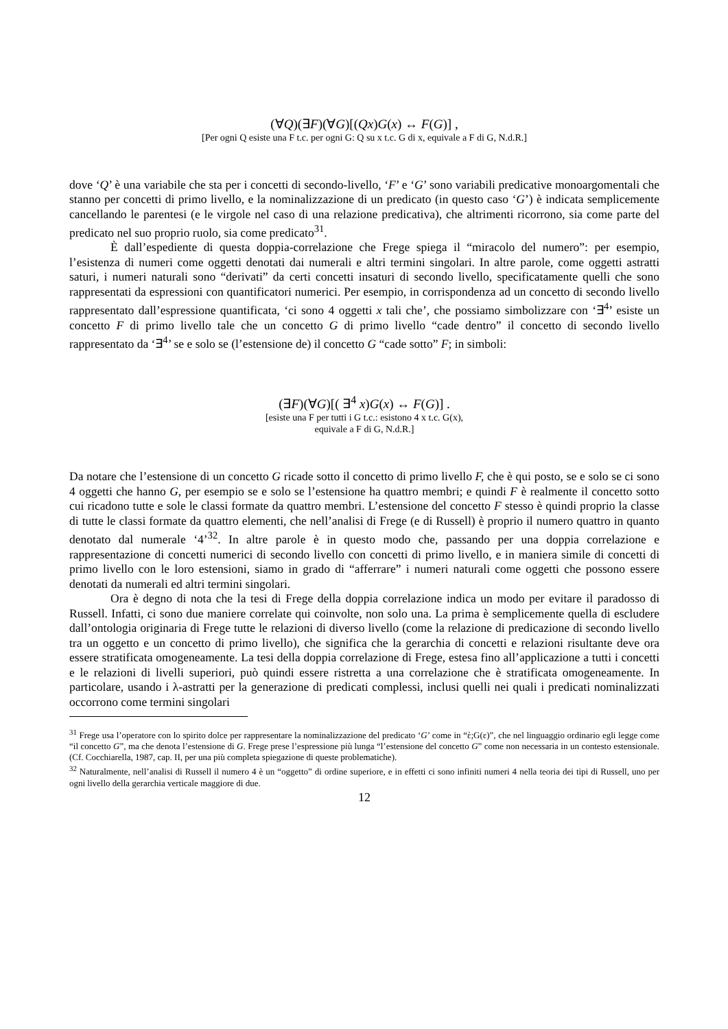(∀Q)(∃F)(∀G)[(Qx)G(x) ↔ F(G)] ,
[Per ogni Q esiste una F t.c. per ogni G: Q su x t.c. G di x, equivale a F di G, N.d.R.]
dove ‘Q’ è una variabile che sta per i concetti di secondo-livello, ‘F’ e ‘G’ sono variabili predicative monoargomentali che stanno per concetti di primo livello, e la nominalizzazione di un predicato (in questo caso ‘G’) è indicata semplicemente cancellando le parentesi (e le virgole nel caso di una relazione predicativa), che altrimenti ricorrono, sia come parte del predicato nel suo proprio ruolo, sia come predicato<sup>31</sup>.
È dall’espediente di questa doppia-correlazione che Frege spiega il “miracolo del numero”: per esempio, l’esistenza di numeri come oggetti denotati dai numerali e altri termini singolari. In altre parole, come oggetti astratti saturi, i numeri naturali sono “derivati” da certi concetti insaturi di secondo livello, specificatamente quelli che sono rappresentati da espressioni con quantificatori numerici. Per esempio, in corrispondenza ad un concetto di secondo livello rappresentato dall’espressione quantificata, ‘ci sono 4 oggetti x tali che’, che possiamo simbolizzare con ‘∃<sup>4</sup>’ esiste un concetto F di primo livello tale che un concetto G di primo livello “cade dentro” il concetto di secondo livello rappresentato da ‘∃<sup>4</sup>’ se e solo se (l’estensione de) il concetto G “cade sotto” F; in simboli:
(∃F)(∀G)[( ∃<sup>4</sup> x)G(x) ↔ F(G)] .
[esiste una F per tutti i G t.c.: esistono 4 x t.c. G(x),
equivale a F di G, N.d.R.]
Da notare che l’estensione di un concetto G ricade sotto il concetto di primo livello F, che è qui posto, se e solo se ci sono 4 oggetti che hanno G, per esempio se e solo se l’estensione ha quattro membri; e quindi F è realmente il concetto sotto cui ricadono tutte e sole le classi formate da quattro membri. L’estensione del concetto F stesso è quindi proprio la classe di tutte le classi formate da quattro elementi, che nell’analisi di Frege (e di Russell) è proprio il numero quattro in quanto denotato dal numerale ‘4’<sup>32</sup>. In altre parole è in questo modo che, passando per una doppia correlazione e rappresentazione di concetti numerici di secondo livello con concetti di primo livello, e in maniera simile di concetti di primo livello con le loro estensioni, siamo in grado di “afferrare” i numeri naturali come oggetti che possono essere denotati da numerali ed altri termini singolari.
Ora è degno di nota che la tesi di Frege della doppia correlazione indica un modo per evitare il paradosso di Russell. Infatti, ci sono due maniere correlate qui coinvolte, non solo una. La prima è semplicemente quella di escludere dall’ontologia originaria di Frege tutte le relazioni di diverso livello (come la relazione di predicazione di secondo livello tra un oggetto e un concetto di primo livello), che significa che la gerarchia di concetti e relazioni risultante deve ora essere stratificata omogeneamente. La tesi della doppia correlazione di Frege, estesa fino all’applicazione a tutti i concetti e le relazioni di livelli superiori, può quindi essere ristretta a una correlazione che è stratificata omogeneamente. In particolare, usando i λ-astratti per la generazione di predicati complessi, inclusi quelli nei quali i predicati nominalizzati occorrono come termini singolari
<sup>31</sup> Frege usa l’operatore con lo spirito dolce per rappresentare la nominalizzazione del predicato ‘G’ come in “ὲ;G(ε)”, che nel linguaggio ordinario egli legge come “il concetto G”, ma che denota l’estensione di G. Frege prese l’espressione più lunga “l’estensione del concetto G” come non necessaria in un contesto estensionale. (Cf. Cocchiarella, 1987, cap. II, per una più completa spiegazione di queste problematiche).
<sup>32</sup> Naturalmente, nell’analisi di Russell il numero 4 è un “oggetto” di ordine superiore, e in effetti ci sono infiniti numeri 4 nella teoria dei tipi di Russell, uno per ogni livello della gerarchia verticale maggiore di due.
12